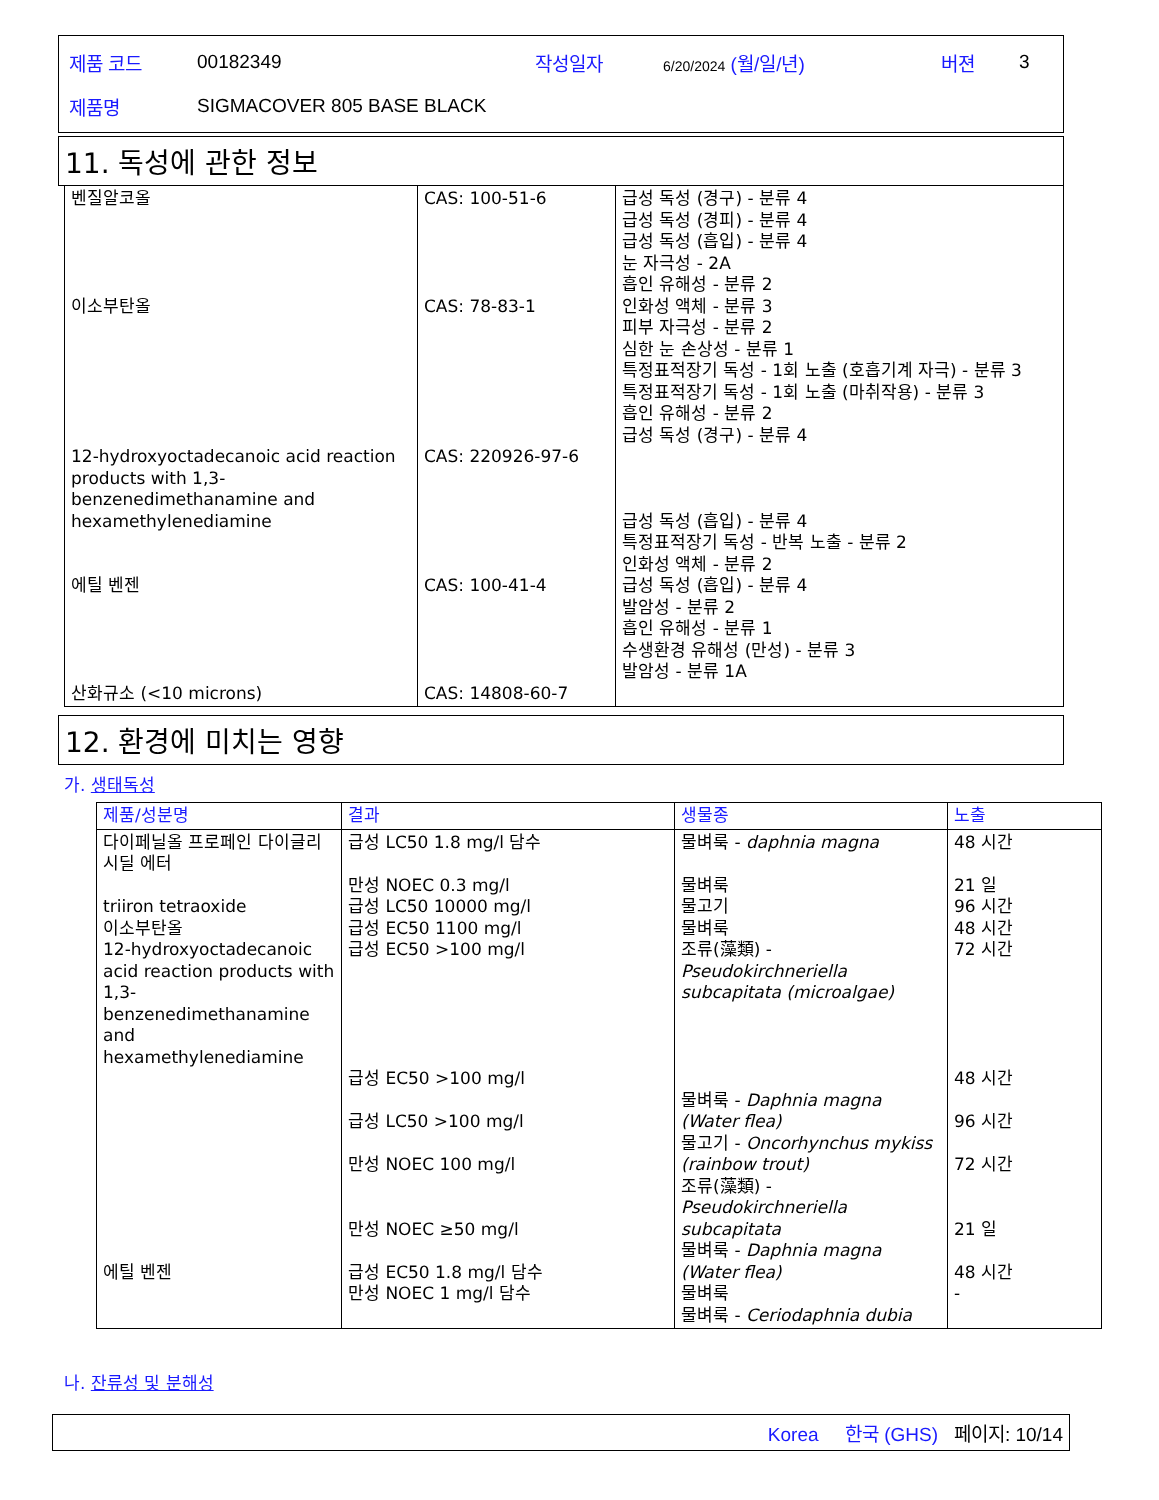| 제품 코드 | 00182349 | 작성일자 | 6/20/2024 (월/일/년) | 버젼 | 3 |
| 제품명 | SIGMACOVER 805 BASE BLACK | | | | |
11. 독성에 관한 정보
| 벤질알코올 이소부탄올 12-hydroxyoctadecanoic acid reaction products with 1,3-benzenedimethanamine and hexamethylenediamine 에틸 벤젠 산화규소 (<10 microns) | CAS: 100-51-6 CAS: 78-83-1 CAS: 220926-97-6 CAS: 100-41-4 CAS: 14808-60-7 | 급성 독성 (경구) - 분류 4 급성 독성 (경피) - 분류 4 급성 독성 (흡입) - 분류 4 눈 자극성 - 2A 흡인 유해성 - 분류 2 인화성 액체 - 분류 3 피부 자극성 - 분류 2 심한 눈 손상성 - 분류 1 특정표적장기 독성 - 1회 노출 (호흡기계 자극) - 분류 3 특정표적장기 독성 - 1회 노출 (마취작용) - 분류 3 흡인 유해성 - 분류 2 급성 독성 (경구) - 분류 4 급성 독성 (흡입) - 분류 4 특정표적장기 독성 - 반복 노출 - 분류 2 인화성 액체 - 분류 2 급성 독성 (흡입) - 분류 4 발암성 - 분류 2 흡인 유해성 - 분류 1 수생환경 유해성 (만성) - 분류 3 발암성 - 분류 1A |
12. 환경에 미치는 영향
가. 생태독성
| 제품/성분명 | 결과 | 생물종 | 노출 |
| --- | --- | --- | --- |
| 다이페닐올 프로페인 다이글리시딜 에터 triiron tetraoxide 이소부탄올 12-hydroxyoctadecanoic acid reaction products with 1,3-benzenedimethanamine and hexamethylenediamine 에틸 벤젠 | 급성 LC50 1.8 mg/l 담수 만성 NOEC 0.3 mg/l 급성 LC50 10000 mg/l 급성 EC50 1100 mg/l 급성 EC50 >100 mg/l 급성 EC50 >100 mg/l 급성 LC50 >100 mg/l 만성 NOEC 100 mg/l 만성 NOEC ≥50 mg/l 급성 EC50 1.8 mg/l 담수 만성 NOEC 1 mg/l 담수 | 물벼룩 - daphnia magna 물벼룩 물고기 물벼룩 조류(藻類) - Pseudokirchneriella subcapitata (microalgae) 물벼룩 - Daphnia magna (Water flea) 물고기 - Oncorhynchus mykiss (rainbow trout) 조류(藻類) - Pseudokirchneriella subcapitata 물벼룩 - Daphnia magna (Water flea) 물벼룩 물벼룩 - Ceriodaphnia dubia | 48 시간 21 일 96 시간 48 시간 72 시간 48 시간 96 시간 72 시간 21 일 48 시간 - |
나. 잔류성 및 분해성
Korea 한국 (GHS) 페이지: 10/14